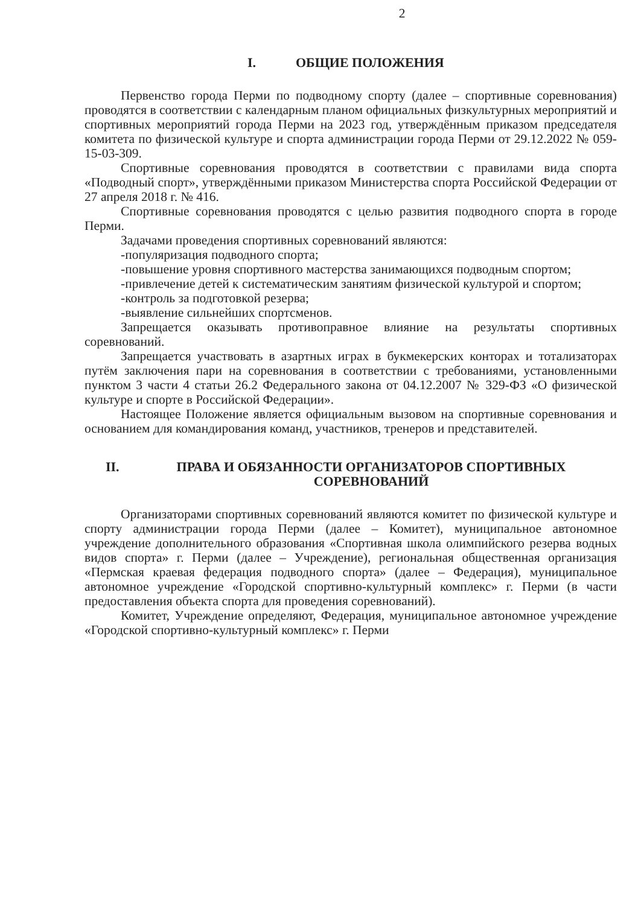2
I. ОБЩИЕ ПОЛОЖЕНИЯ
Первенство города Перми по подводному спорту (далее – спортивные соревнования) проводятся в соответствии с календарным планом официальных физкультурных мероприятий и спортивных мероприятий города Перми на 2023 год, утверждённым приказом председателя комитета по физической культуре и спорта администрации города Перми от 29.12.2022 № 059-15-03-309.
Спортивные соревнования проводятся в соответствии с правилами вида спорта «Подводный спорт», утверждёнными приказом Министерства спорта Российской Федерации от 27 апреля 2018 г. № 416.
Спортивные соревнования проводятся с целью развития подводного спорта в городе Перми.
Задачами проведения спортивных соревнований являются:
-популяризация подводного спорта;
-повышение уровня спортивного мастерства занимающихся подводным спортом;
-привлечение детей к систематическим занятиям физической культурой и спортом;
-контроль за подготовкой резерва;
-выявление сильнейших спортсменов.
Запрещается оказывать противоправное влияние на результаты спортивных соревнований.
Запрещается участвовать в азартных играх в букмекерских конторах и тотализаторах путём заключения пари на соревнования в соответствии с требованиями, установленными пунктом 3 части 4 статьи 26.2 Федерального закона от 04.12.2007 № 329-ФЗ «О физической культуре и спорте в Российской Федерации».
Настоящее Положение является официальным вызовом на спортивные соревнования и основанием для командирования команд, участников, тренеров и представителей.
II. ПРАВА И ОБЯЗАННОСТИ ОРГАНИЗАТОРОВ СПОРТИВНЫХ СОРЕВНОВАНИЙ
Организаторами спортивных соревнований являются комитет по физической культуре и спорту администрации города Перми (далее – Комитет), муниципальное автономное учреждение дополнительного образования «Спортивная школа олимпийского резерва водных видов спорта» г. Перми (далее – Учреждение), региональная общественная организация «Пермская краевая федерация подводного спорта» (далее – Федерация), муниципальное автономное учреждение «Городской спортивно-культурный комплекс» г. Перми (в части предоставления объекта спорта для проведения соревнований).
Комитет, Учреждение определяют, Федерация, муниципальное автономное учреждение «Городской спортивно-культурный комплекс» г. Перми